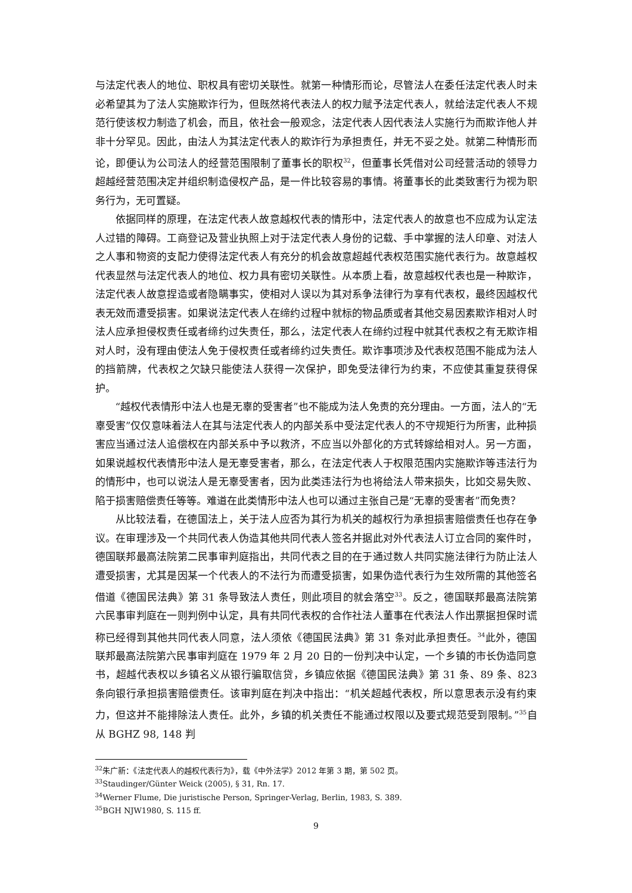与法定代表人的地位、职权具有密切关联性。就第一种情形而论，尽管法人在委任法定代表人时未必希望其为了法人实施欺诈行为，但既然将代表法人的权力赋予法定代表人，就给法定代表人不规范行使该权力制造了机会，而且，依社会一般观念，法定代表人因代表法人实施行为而欺诈他人并非十分罕见。因此，由法人为其法定代表人的欺诈行为承担责任，并无不妥之处。就第二种情形而论，即便认为公司法人的经营范围限制了董事长的职权<sup>32</sup>，但董事长凭借对公司经营活动的领导力超越经营范围决定并组织制造侵权产品，是一件比较容易的事情。将董事长的此类致害行为视为职务行为，无可置疑。
依据同样的原理，在法定代表人故意越权代表的情形中，法定代表人的故意也不应成为认定法人过错的障碍。工商登记及营业执照上对于法定代表人身份的记载、手中掌握的法人印章、对法人之人事和物资的支配力使得法定代表人有充分的机会故意超越代表权范围实施代表行为。故意越权代表显然与法定代表人的地位、权力具有密切关联性。从本质上看，故意越权代表也是一种欺诈，法定代表人故意捏造或者隐瞒事实，使相对人误以为其对系争法律行为享有代表权，最终因越权代表无效而遭受损害。如果说法定代表人在缔约过程中就标的物品质或者其他交易因素欺诈相对人时法人应承担侵权责任或者缔约过失责任，那么，法定代表人在缔约过程中就其代表权之有无欺诈相对人时，没有理由使法人免于侵权责任或者缔约过失责任。欺诈事项涉及代表权范围不能成为法人的挡箭牌，代表权之欠缺只能使法人获得一次保护，即免受法律行为约束，不应使其重复获得保护。
“越权代表情形中法人也是无辜的受害者”也不能成为法人免责的充分理由。一方面，法人的“无辜受害”仅仅意味着法人在其与法定代表人的内部关系中受法定代表人的不守规矩行为所害，此种损害应当通过法人追偿权在内部关系中予以救济，不应当以外部化的方式转嫁给相对人。另一方面，如果说越权代表情形中法人是无辜受害者，那么，在法定代表人于权限范围内实施欺诈等违法行为的情形中，也可以说法人是无辜受害者，因为此类违法行为也将给法人带来损失，比如交易失败、陷于损害赔偿责任等等。难道在此类情形中法人也可以通过主张自己是“无辜的受害者”而免责？
从比较法看，在德国法上，关于法人应否为其行为机关的越权行为承担损害赔偿责任也存在争议。在审理涉及一个共同代表人伪造其他共同代表人签名并据此对外代表法人订立合同的案件时，德国联邦最高法院第二民事审判庭指出，共同代表之目的在于通过数人共同实施法律行为防止法人遭受损害，尤其是因某一个代表人的不法行为而遭受损害，如果伪造代表行为生效所需的其他签名借道《德国民法典》第 31 条导致法人责任，则此项目的就会落空<sup>33</sup>。反之，德国联邦最高法院第六民事审判庭在一则判例中认定，具有共同代表权的合作社法人董事在代表法人作出票据担保时谎称已经得到其他共同代表人同意，法人须依《德国民法典》第 31 条对此承担责任。<sup>34</sup>此外，德国联邦最高法院第六民事审判庭在 1979 年 2 月 20 日的一份判决中认定，一个乡镇的市长伪造同意书，超越代表权以乡镇名义从银行骗取信贷，乡镇应依据《德国民法典》第 31 条、89 条、823 条向银行承担损害赔偿责任。该审判庭在判决中指出：“机关超越代表权，所以意思表示没有约束力，但这并不能排除法人责任。此外，乡镇的机关责任不能通过权限以及要式规范受到限制。”<sup>35</sup>自从 BGHZ 98, 148 判
<sup>32</sup> 朱广新：《法定代表人的越权代表行为》，载《中外法学》2012 年第 3 期，第 502 页。
<sup>33</sup> Staudinger/Günter Weick (2005), § 31, Rn. 17.
<sup>34</sup> Werner Flume, Die juristische Person, Springer-Verlag, Berlin, 1983, S. 389.
<sup>35</sup>BGH NJW1980, S. 115 ff.
9